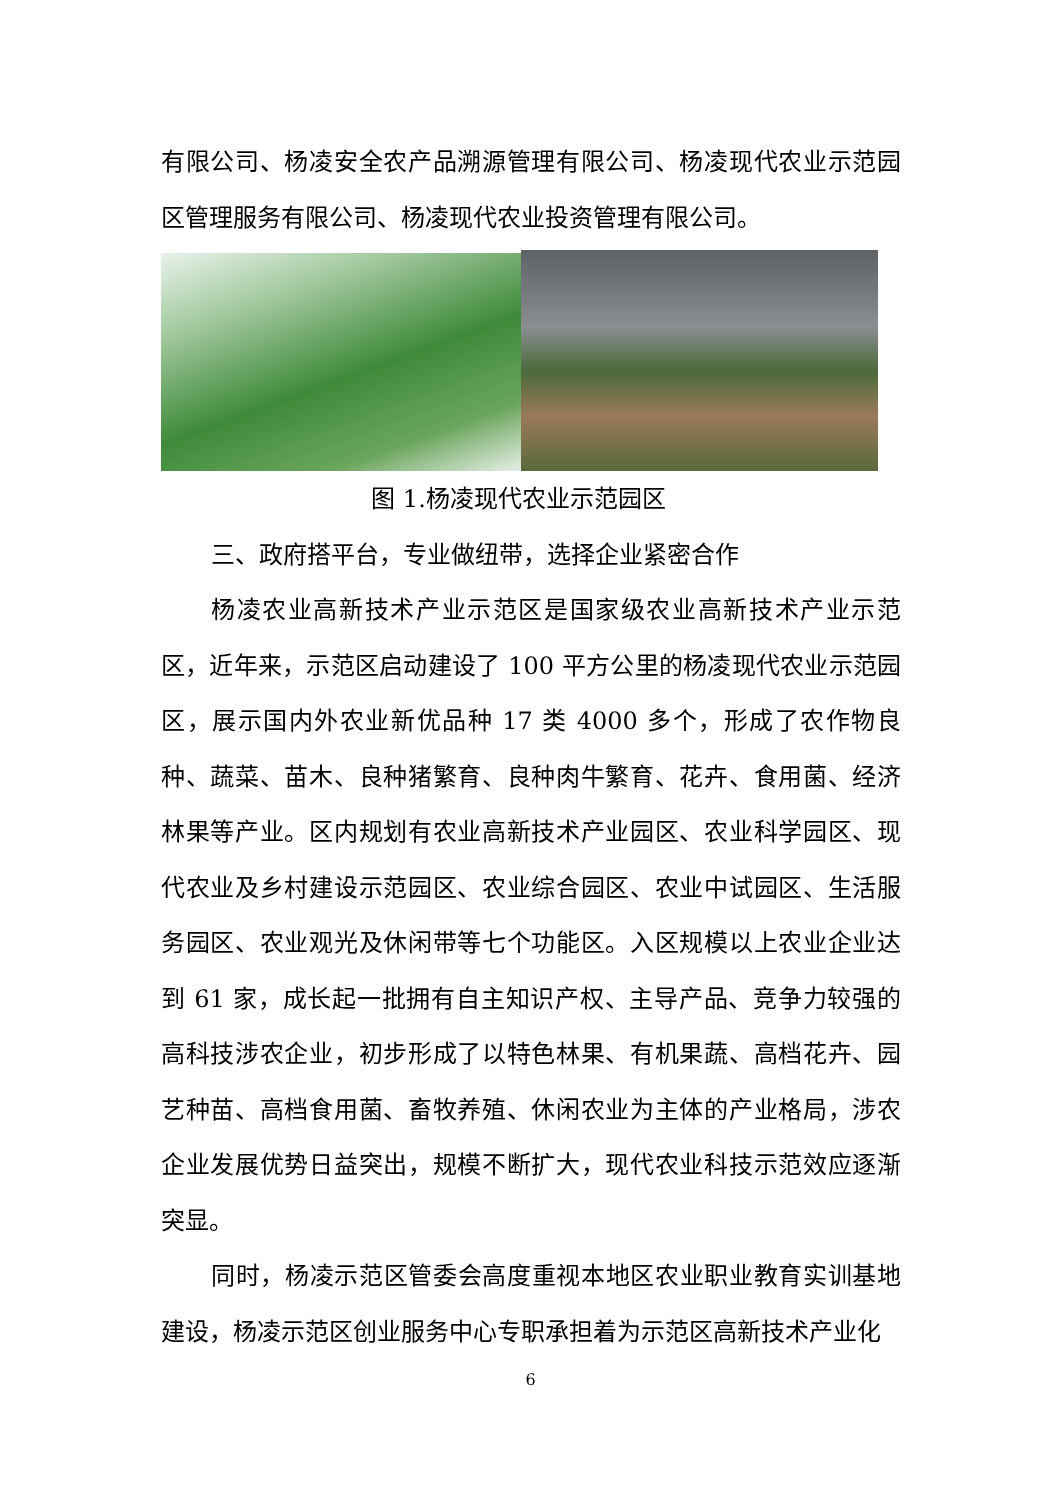有限公司、杨凌安全农产品溯源管理有限公司、杨凌现代农业示范园区管理服务有限公司、杨凌现代农业投资管理有限公司。
图 1.杨凌现代农业示范园区
三、政府搭平台，专业做纽带，选择企业紧密合作
杨凌农业高新技术产业示范区是国家级农业高新技术产业示范区，近年来，示范区启动建设了 100 平方公里的杨凌现代农业示范园区，展示国内外农业新优品种 17 类 4000 多个，形成了农作物良种、蔬菜、苗木、良种猪繁育、良种肉牛繁育、花卉、食用菌、经济林果等产业。区内规划有农业高新技术产业园区、农业科学园区、现代农业及乡村建设示范园区、农业综合园区、农业中试园区、生活服务园区、农业观光及休闲带等七个功能区。入区规模以上农业企业达到 61 家，成长起一批拥有自主知识产权、主导产品、竞争力较强的高科技涉农企业，初步形成了以特色林果、有机果蔬、高档花卉、园艺种苗、高档食用菌、畜牧养殖、休闲农业为主体的产业格局，涉农企业发展优势日益突出，规模不断扩大，现代农业科技示范效应逐渐突显。
同时，杨凌示范区管委会高度重视本地区农业职业教育实训基地建设，杨凌示范区创业服务中心专职承担着为示范区高新技术产业化
6